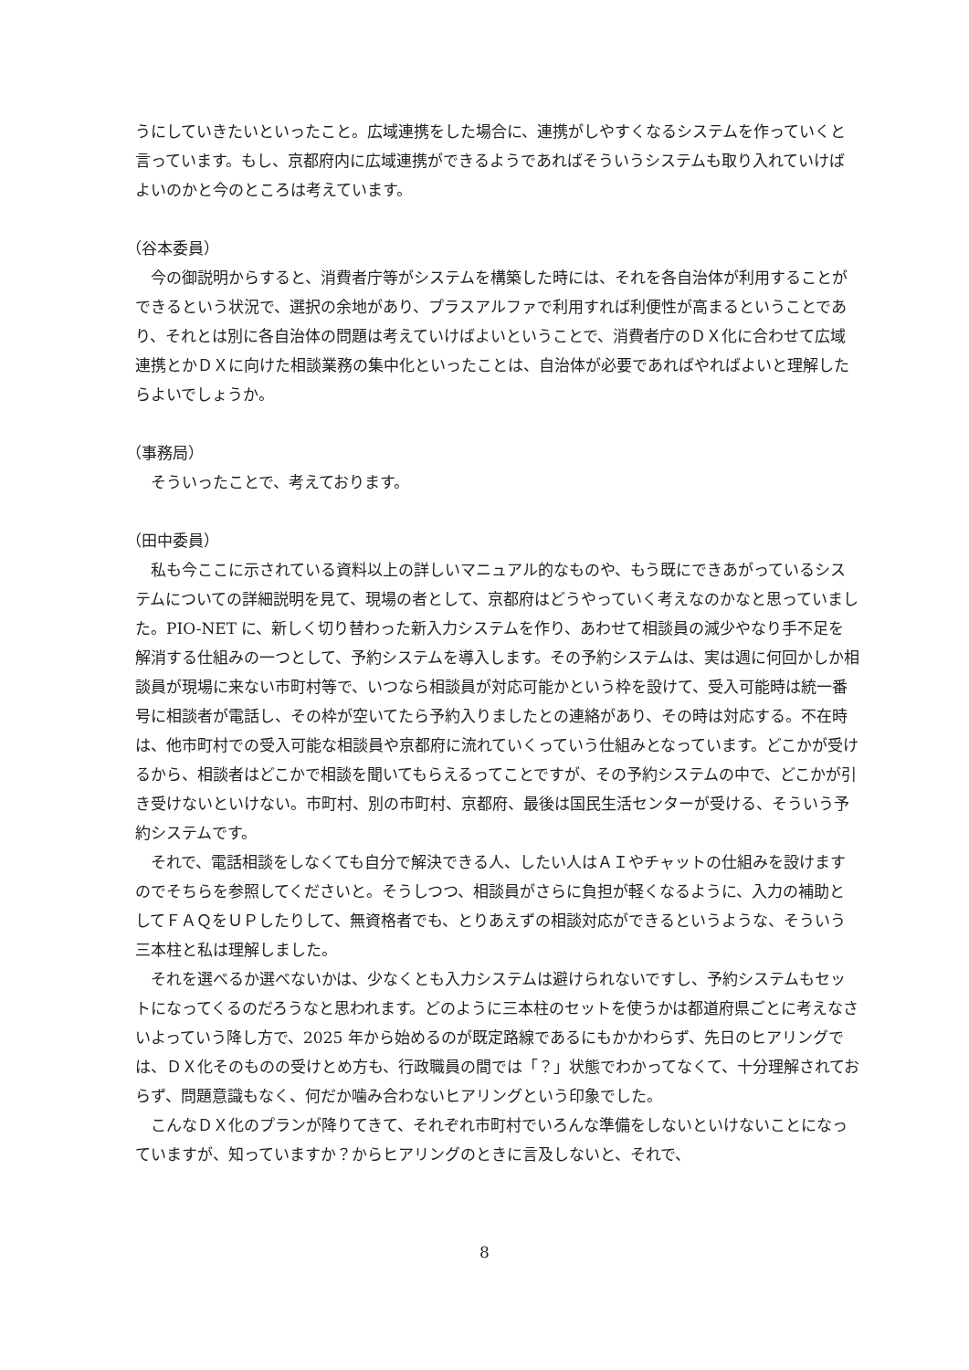うにしていきたいといったこと。広域連携をした場合に、連携がしやすくなるシステムを作っていくと言っています。もし、京都府内に広域連携ができるようであればそういうシステムも取り入れていけばよいのかと今のところは考えています。
（谷本委員）
今の御説明からすると、消費者庁等がシステムを構築した時には、それを各自治体が利用することができるという状況で、選択の余地があり、プラスアルファで利用すれば利便性が高まるということであり、それとは別に各自治体の問題は考えていけばよいということで、消費者庁のＤＸ化に合わせて広域連携とかＤＸに向けた相談業務の集中化といったことは、自治体が必要であればやればよいと理解したらよいでしょうか。
（事務局）
そういったことで、考えております。
（田中委員）
私も今ここに示されている資料以上の詳しいマニュアル的なものや、もう既にできあがっているシステムについての詳細説明を見て、現場の者として、京都府はどうやっていく考えなのかなと思っていました。PIO-NET に、新しく切り替わった新入力システムを作り、あわせて相談員の減少やなり手不足を解消する仕組みの一つとして、予約システムを導入します。その予約システムは、実は週に何回かしか相談員が現場に来ない市町村等で、いつなら相談員が対応可能かという枠を設けて、受入可能時は統一番号に相談者が電話し、その枠が空いてたら予約入りましたとの連絡があり、その時は対応する。不在時は、他市町村での受入可能な相談員や京都府に流れていくっていう仕組みとなっています。どこかが受けるから、相談者はどこかで相談を聞いてもらえるってことですが、その予約システムの中で、どこかが引き受けないといけない。市町村、別の市町村、京都府、最後は国民生活センターが受ける、そういう予約システムです。
それで、電話相談をしなくても自分で解決できる人、したい人はＡＩやチャットの仕組みを設けますのでそちらを参照してくださいと。そうしつつ、相談員がさらに負担が軽くなるように、入力の補助としてＦＡＱをＵＰしたりして、無資格者でも、とりあえずの相談対応ができるというような、そういう三本柱と私は理解しました。
それを選べるか選べないかは、少なくとも入力システムは避けられないですし、予約システムもセットになってくるのだろうなと思われます。どのように三本柱のセットを使うかは都道府県ごとに考えなさいよっていう降し方で、2025 年から始めるのが既定路線であるにもかかわらず、先日のヒアリングでは、ＤＸ化そのものの受けとめ方も、行政職員の間では「？」状態でわかってなくて、十分理解されておらず、問題意識もなく、何だか噛み合わないヒアリングという印象でした。
こんなＤＸ化のプランが降りてきて、それぞれ市町村でいろんな準備をしないといけないことになっていますが、知っていますか？からヒアリングのときに言及しないと、それで、
8